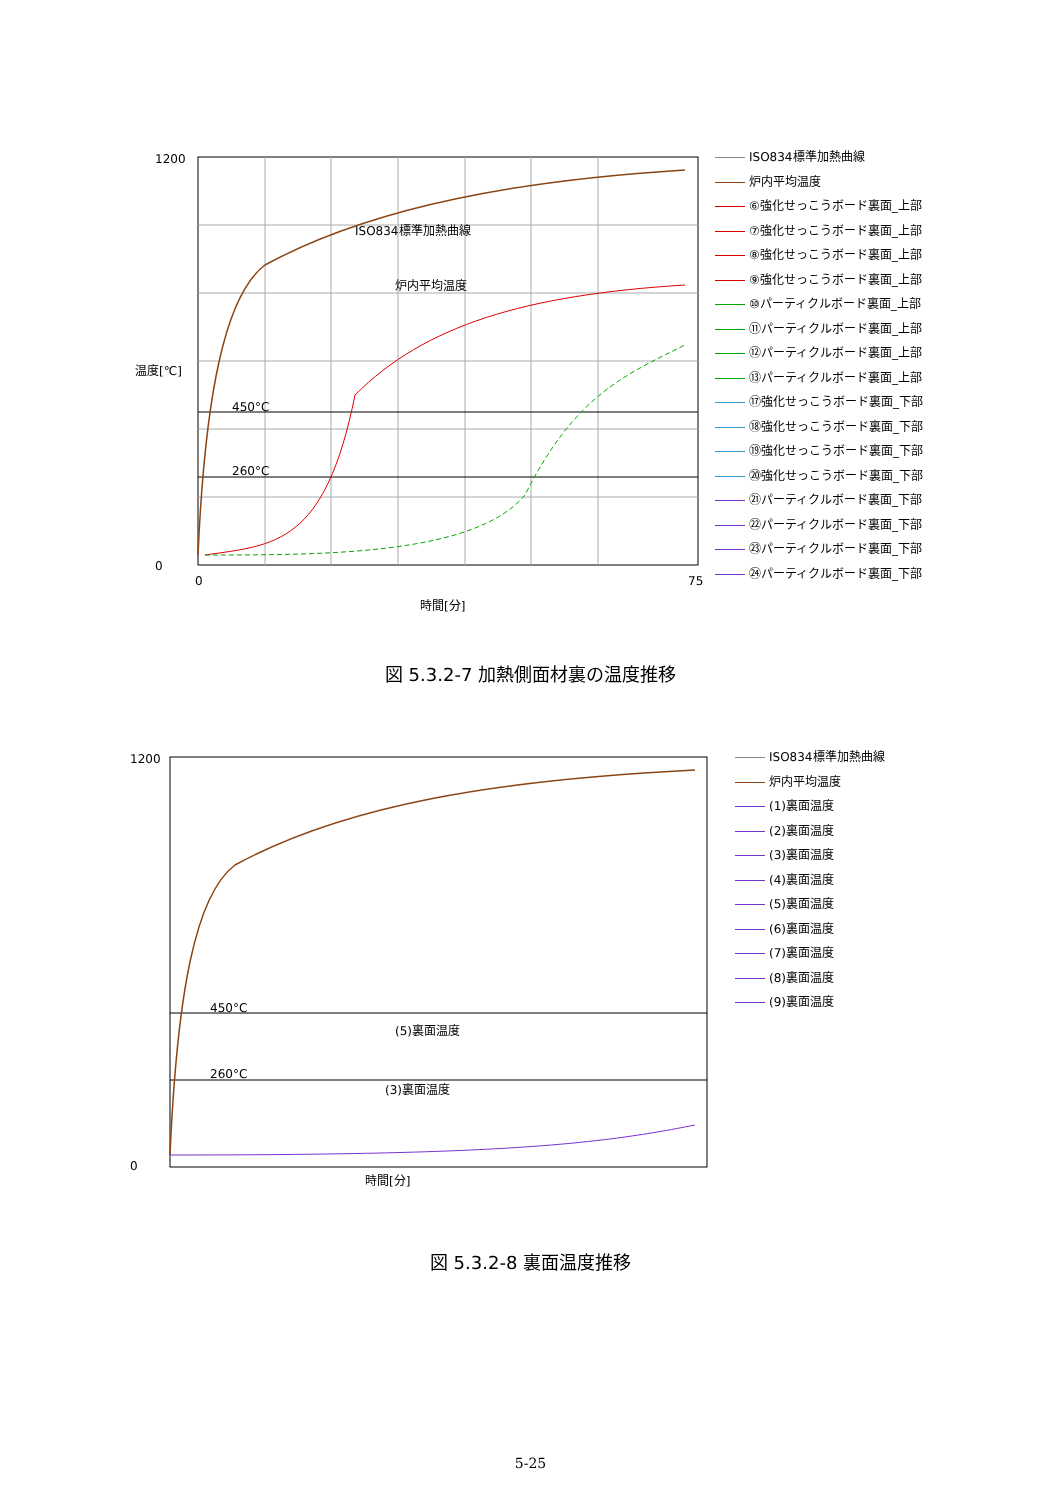1200
0
450°C
260°C
ISO834標準加熱曲線
炉内平均温度
0
75
時間[分]
温度[℃]
ISO834標準加熱曲線
炉内平均温度
⑥強化せっこうボード裏面_上部
⑦強化せっこうボード裏面_上部
⑧強化せっこうボード裏面_上部
⑨強化せっこうボード裏面_上部
⑩パーティクルボード裏面_上部
⑪パーティクルボード裏面_上部
⑫パーティクルボード裏面_上部
⑬パーティクルボード裏面_上部
⑰強化せっこうボード裏面_下部
⑱強化せっこうボード裏面_下部
⑲強化せっこうボード裏面_下部
⑳強化せっこうボード裏面_下部
㉑パーティクルボード裏面_下部
㉒パーティクルボード裏面_下部
㉓パーティクルボード裏面_下部
㉔パーティクルボード裏面_下部
図 5.3.2-7 加熱側面材裏の温度推移
1200
0
450°C
260°C
(5)裏面温度
(3)裏面温度
時間[分]
ISO834標準加熱曲線
炉内平均温度
(1)裏面温度
(2)裏面温度
(3)裏面温度
(4)裏面温度
(5)裏面温度
(6)裏面温度
(7)裏面温度
(8)裏面温度
(9)裏面温度
図 5.3.2-8 裏面温度推移
5-25